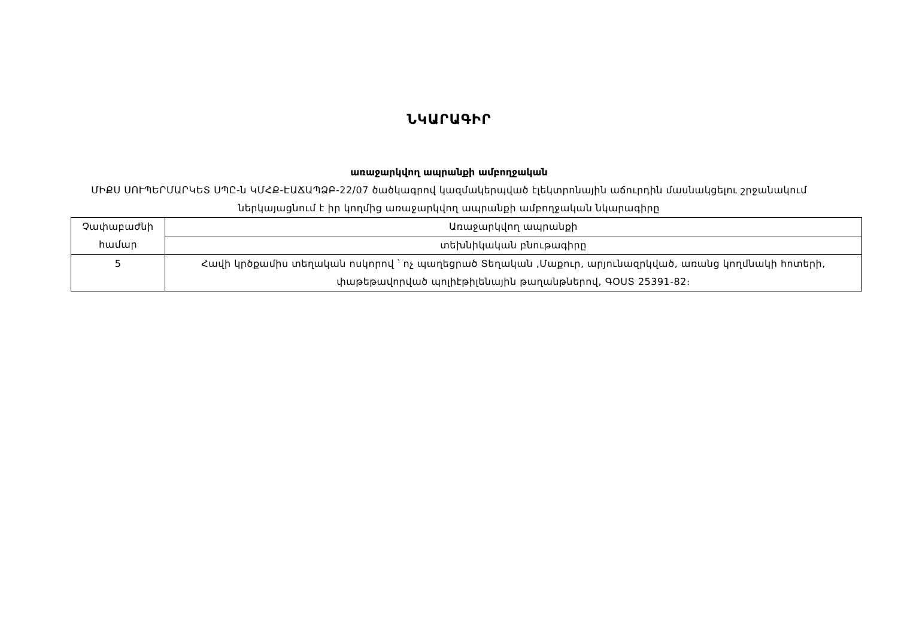ՆԿԱՐԱԳԻՐ
առաջարկվող ապրանքի ամբողջական
ՄԻՔՍ ՍՈՒՊԵՐՄԱՐԿԵՏ ՍՊԸ-ն ԿՄՀՔ-ԷԱՃԱՊՁԲ-22/07 ծածկագրով կազմակերպված էլեկտրոնային աճուրդին մասնակցելու շրջանակում ներկայացնում է իր կողմից առաջարկվող ապրանքի ամբողջական նկարագիրը
| Չափաբաժնի համար | Առաջարկվող ապրանքի |
| | տեխնիկական բնութագիրը |
| 5 | Հավի կրծքամիս տեղական ոսկորով ՝ ոչ պաղեցրած Տեղական ,Մաքուր, արյունազրկված, առանց կողմնակի հոտերի, փաթեթավորված պոլիէթիլենային թաղանթներով, ԳՕՍՏ 25391-82։ |